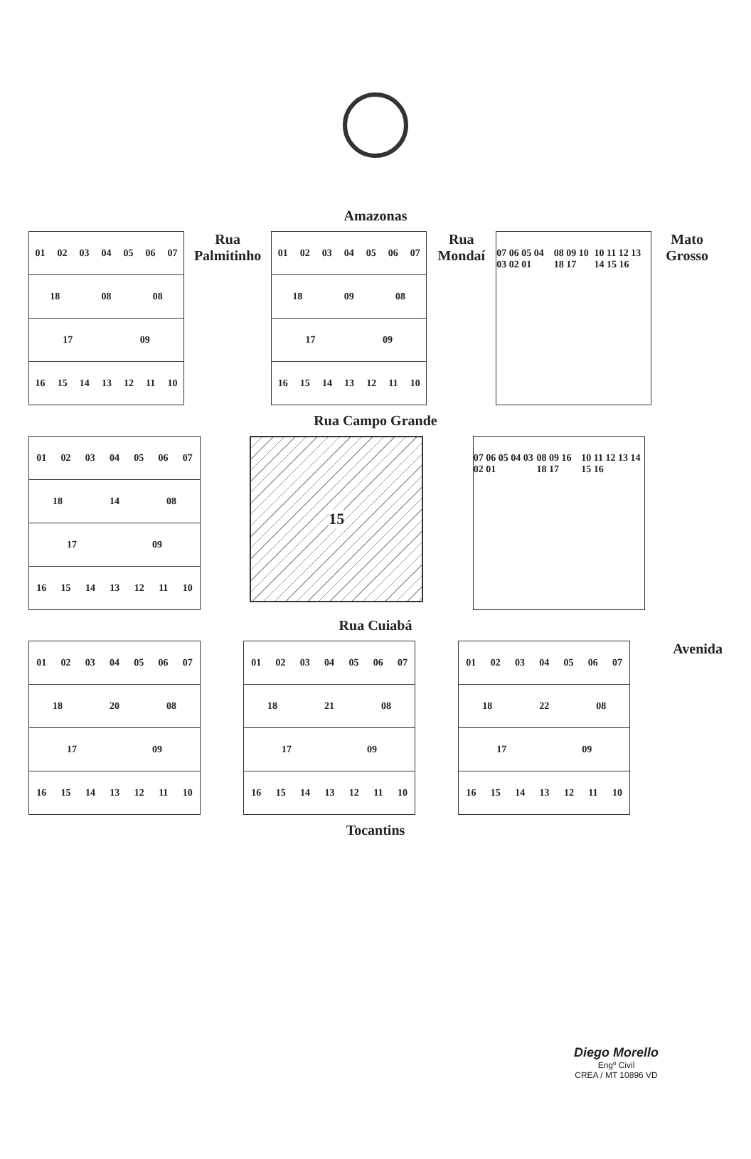Amazonas
01 02 03 04 05 06 07
18 08 08
17 09
16 15 14 13 12 11 10
Rua Palmitinho
01 02 03 04 05 06 07
18 09 08
17 09
16 15 14 13 12 11 10
Rua Mondaí
07 06 05 04 03 02 01 08 09 10 18 17 10 11 12 13 14 15 16
Mato Grosso
Rua Campo Grande
01 02 03 04 05 06 07
18 14 08
17 09
16 15 14 13 12 11 10
15
07 06 05 04 03 02 01 08 09 16 18 17 10 11 12 13 14 15 16
Rua Cuiabá
01 02 03 04 05 06 07
18 20 08
17 09
16 15 14 13 12 11 10
01 02 03 04 05 06 07
18 21 08
17 09
16 15 14 13 12 11 10
01 02 03 04 05 06 07
18 22 08
17 09
16 15 14 13 12 11 10
Avenida
Tocantins
Diego Morello
Engº Civil
CREA / MT 10896 VD